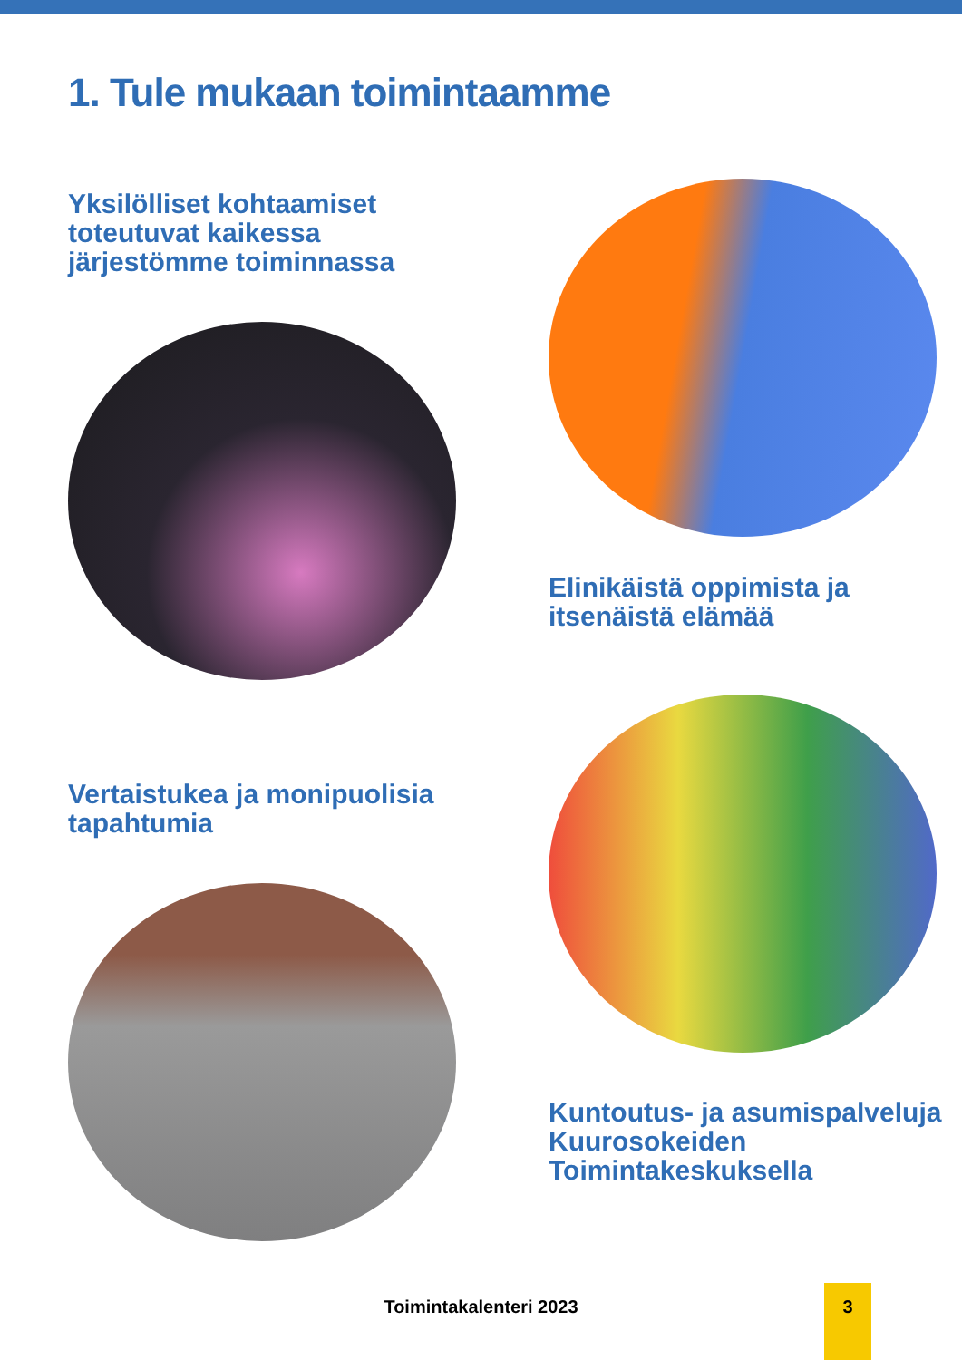1. Tule mukaan toimintaamme
Yksilölliset kohtaamiset toteutuvat kaikessa järjestömme toiminnassa
Vertaistukea ja monipuolisia tapahtumia
Elinikäistä oppimista ja itsenäistä elämää
Kuntoutus- ja asumispalveluja Kuurosokeiden Toimintakeskuksella
Toimintakalenteri 2023
3